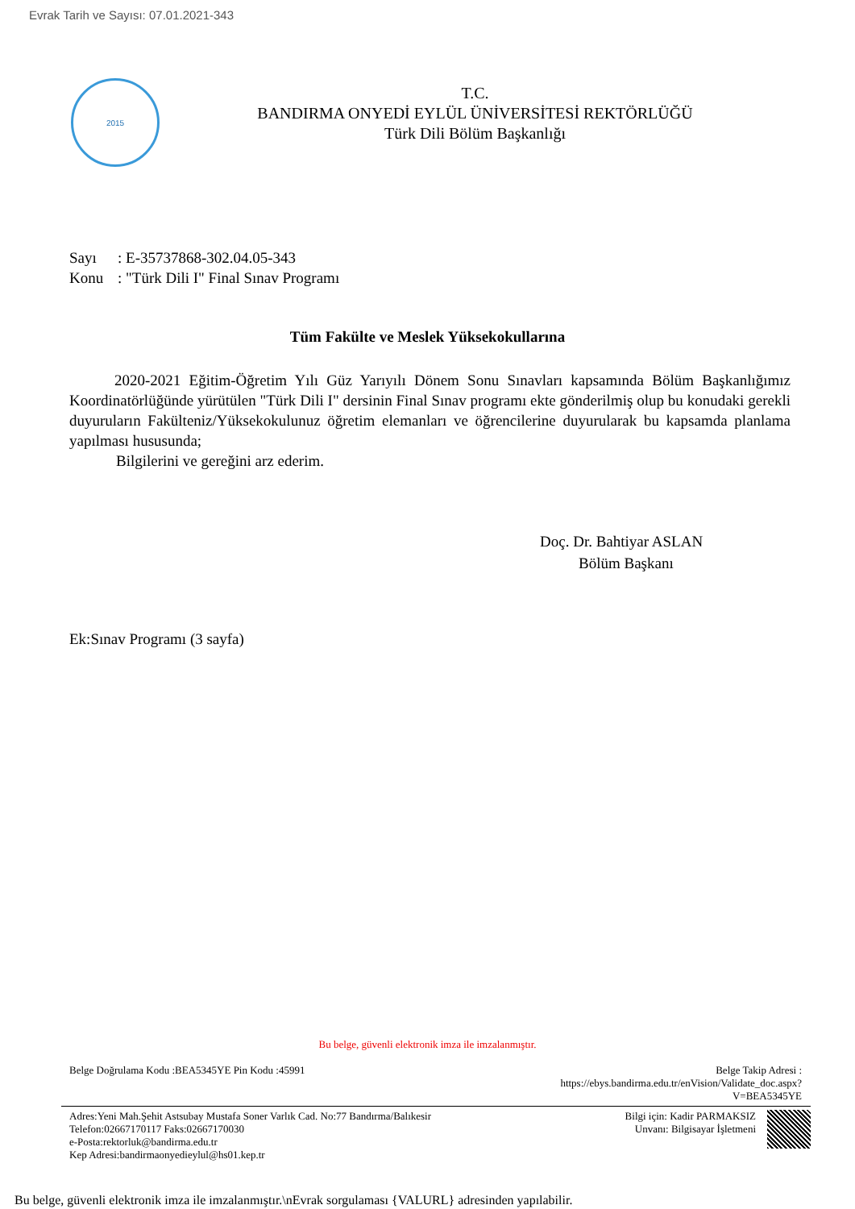Evrak Tarih ve Sayısı: 07.01.2021-343
2015
T.C.
BANDIRMA ONYEDİ EYLÜL ÜNİVERSİTESİ REKTÖRLÜĞÜ
Türk Dili Bölüm Başkanlığı
Sayı: E-35737868-302.04.05-343
Konu: "Türk Dili I" Final Sınav Programı
Tüm Fakülte ve Meslek Yüksekokullarına
2020-2021 Eğitim-Öğretim Yılı Güz Yarıyılı Dönem Sonu Sınavları kapsamında Bölüm Başkanlığımız Koordinatörlüğünde yürütülen "Türk Dili I" dersinin Final Sınav programı ekte gönderilmiş olup bu konudaki gerekli duyuruların Fakülteniz/Yüksekokulunuz öğretim elemanları ve öğrencilerine duyurularak bu kapsamda planlama yapılması hususunda;
Bilgilerini ve gereğini arz ederim.
Doç. Dr. Bahtiyar ASLAN
Bölüm Başkanı
Ek:Sınav Programı (3 sayfa)
Bu belge, güvenli elektronik imza ile imzalanmıştır.
Belge Doğrulama Kodu :BEA5345YE Pin Kodu :45991
Belge Takip Adresi :
https://ebys.bandirma.edu.tr/enVision/Validate_doc.aspx?
V=BEA5345YE
Adres:Yeni Mah.Şehit Astsubay Mustafa Soner Varlık Cad. No:77 Bandırma/Balıkesir
Telefon:02667170117 Faks:02667170030
e-Posta:rektorluk@bandirma.edu.tr
Kep Adresi:bandirmaonyedieylul@hs01.kep.tr
Bilgi için: Kadir PARMAKSIZ
Unvanı: Bilgisayar İşletmeni
Bu belge, güvenli elektronik imza ile imzalanmıştır.\nEvrak sorgulaması {VALURL} adresinden yapılabilir.